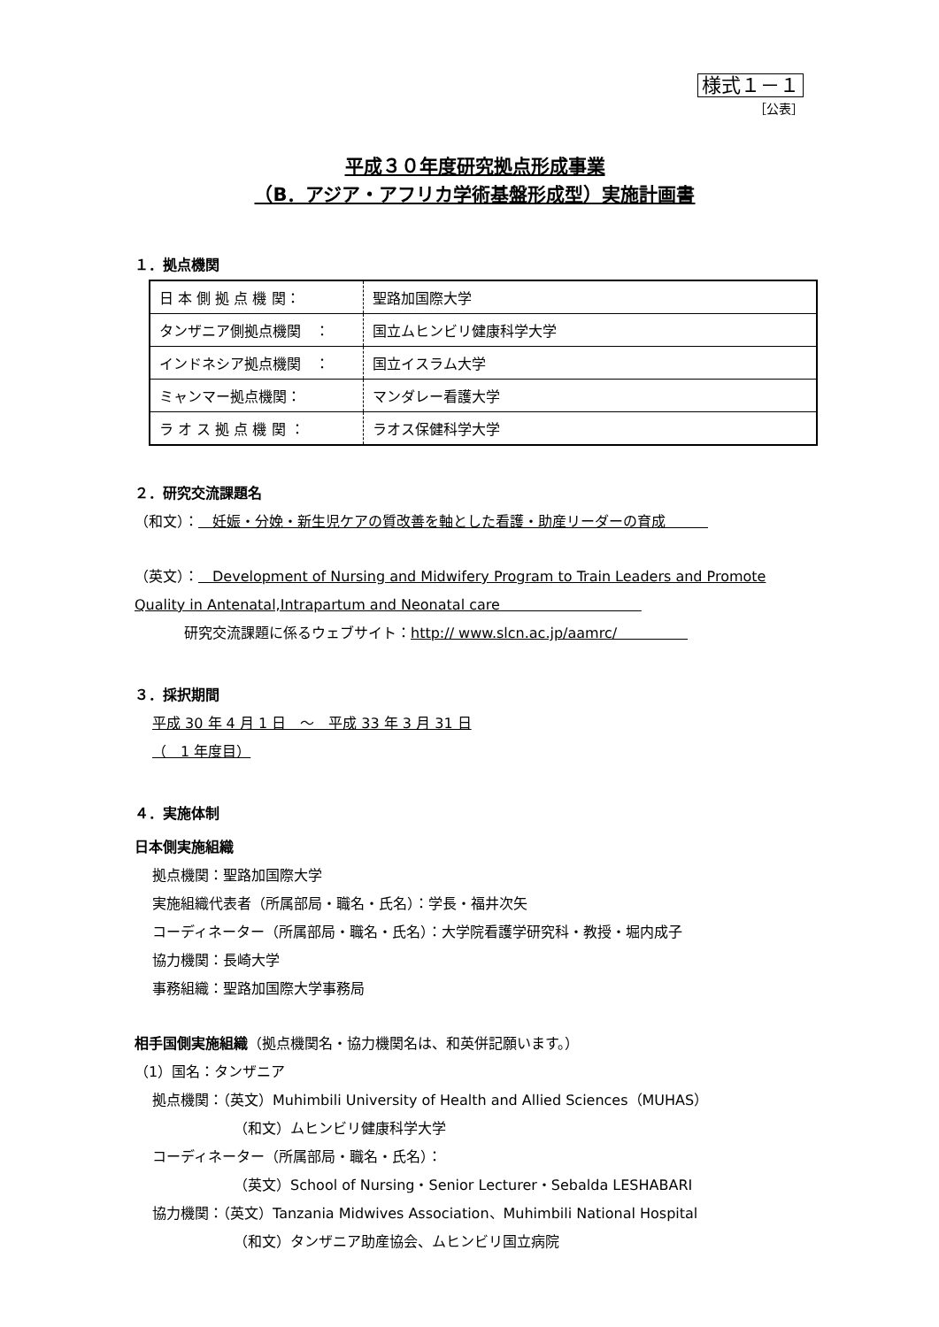様式１－１
［公表］
平成３０年度研究拠点形成事業
（B．アジア・アフリカ学術基盤形成型）実施計画書
１．拠点機関
| 日 本 側 拠 点 機 関： | 聖路加国際大学 |
| タンザニア側拠点機関 ： | 国立ムヒンビリ健康科学大学 |
| インドネシア拠点機関 ： | 国立イスラム大学 |
| ミャンマー拠点機関： | マンダレー看護大学 |
| ラ オ ス 拠 点 機 関 ： | ラオス保健科学大学 |
２．研究交流課題名
（和文）：　妊娠・分娩・新生児ケアの質改善を軸とした看護・助産リーダーの育成　　　
（英文）：　Development of Nursing and Midwifery Program to Train Leaders and Promote Quality in Antenatal,Intrapartum and Neonatal care　　　　　　　　　　
研究交流課題に係るウェブサイト：http:// www.slcn.ac.jp/aamrc/　　　　　
３．採択期間
平成 30 年 4 月 1 日　～　平成 33 年 3 月 31 日
（　1 年度目）
４．実施体制
日本側実施組織
拠点機関：聖路加国際大学
実施組織代表者（所属部局・職名・氏名）：学長・福井次矢
コーディネーター（所属部局・職名・氏名）：大学院看護学研究科・教授・堀内成子
協力機関：長崎大学
事務組織：聖路加国際大学事務局
相手国側実施組織（拠点機関名・協力機関名は、和英併記願います。）
（1）国名：タンザニア
拠点機関：（英文）Muhimbili University of Health and Allied Sciences（MUHAS）
（和文）ムヒンビリ健康科学大学
コーディネーター（所属部局・職名・氏名）：
（英文）School of Nursing・Senior Lecturer・Sebalda LESHABARI
協力機関：（英文）Tanzania Midwives Association、Muhimbili National Hospital
（和文）タンザニア助産協会、ムヒンビリ国立病院